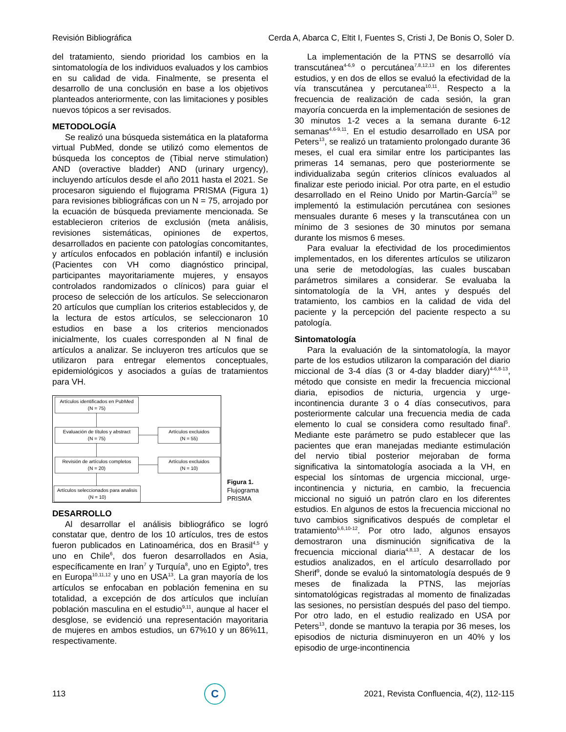Revisión Bibliográfica Cerda A, Abarca C, Eltit I, Fuentes S, Cristi J, De Bonis O, Soler D.
del tratamiento, siendo prioridad los cambios en la sintomatología de los individuos evaluados y los cambios en su calidad de vida. Finalmente, se presenta el desarrollo de una conclusión en base a los objetivos planteados anteriormente, con las limitaciones y posibles nuevos tópicos a ser revisados.
METODOLOGÍA
Se realizó una búsqueda sistemática en la plataforma virtual PubMed, donde se utilizó como elementos de búsqueda los conceptos de (Tibial nerve stimulation) AND (overactive bladder) AND (urinary urgency), incluyendo artículos desde el año 2011 hasta el 2021. Se procesaron siguiendo el flujograma PRISMA (Figura 1) para revisiones bibliográficas con un N = 75, arrojado por la ecuación de búsqueda previamente mencionada. Se establecieron criterios de exclusión (meta análisis, revisiones sistemáticas, opiniones de expertos, desarrollados en paciente con patologías concomitantes, y artículos enfocados en población infantil) e inclusión (Pacientes con VH como diagnóstico principal, participantes mayoritariamente mujeres, y ensayos controlados randomizados o clínicos) para guiar el proceso de selección de los artículos. Se seleccionaron 20 artículos que cumplían los criterios establecidos y, de la lectura de estos artículos, se seleccionaron 10 estudios en base a los criterios mencionados inicialmente, los cuales corresponden al N final de artículos a analizar. Se incluyeron tres artículos que se utilizaron para entregar elementos conceptuales, epidemiológicos y asociados a guías de tratamientos para VH.
Artículos identificados en PubMed
(N = 75)
Evaluación de títulos y abstract
(N = 75)
Artículos excluidos
(N = 55)
Revisión de artículos completos
(N = 20)
Artículos excluidos
(N = 10)
Artículos seleccionados para analisis
(N = 10)
Figura 1.
Flujograma
PRISMA
DESARROLLO
Al desarrollar el análisis bibliográfico se logró constatar que, dentro de los 10 artículos, tres de estos fueron publicados en Latinoamérica, dos en Brasil<sup>4,5</sup> y uno en Chile<sup>6</sup>, dos fueron desarrollados en Asia, específicamente en Iran<sup>7</sup> y Turquía<sup>8</sup>, uno en Egipto<sup>9</sup>, tres en Europa<sup>10,11,12</sup> y uno en USA<sup>13</sup>. La gran mayoría de los artículos se enfocaban en población femenina en su totalidad, a excepción de dos artículos que incluían población masculina en el estudio<sup>9,11</sup>, aunque al hacer el desglose, se evidenció una representación mayoritaria de mujeres en ambos estudios, un 67%10 y un 86%11, respectivamente.
La implementación de la PTNS se desarrolló vía transcutánea<sup>4-6,9</sup> o percutánea<sup>7,8,12,13</sup> en los diferentes estudios, y en dos de ellos se evaluó la efectividad de la vía transcutánea y percutanea<sup>10,11</sup>. Respecto a la frecuencia de realización de cada sesión, la gran mayoría concuerda en la implementación de sesiones de 30 minutos 1-2 veces a la semana durante 6-12 semanas<sup>4,6-9,11</sup>. En el estudio desarrollado en USA por Peters<sup>13</sup>, se realizó un tratamiento prolongado durante 36 meses, el cual era similar entre los participantes las primeras 14 semanas, pero que posteriormente se individualizaba según criterios clínicos evaluados al finalizar este periodo inicial. Por otra parte, en el estudio desarrollado en el Reino Unido por Martin-García<sup>10</sup> se implementó la estimulación percutánea con sesiones mensuales durante 6 meses y la transcutánea con un mínimo de 3 sesiones de 30 minutos por semana durante los mismos 6 meses.
Para evaluar la efectividad de los procedimientos implementados, en los diferentes artículos se utilizaron una serie de metodologías, las cuales buscaban parámetros similares a considerar. Se evaluaba la sintomatología de la VH, antes y después del tratamiento, los cambios en la calidad de vida del paciente y la percepción del paciente respecto a su patología.
Sintomatología
Para la evaluación de la sintomatología, la mayor parte de los estudios utilizaron la comparación del diario miccional de 3-4 días (3 or 4-day bladder diary)<sup>4-6,8-13</sup>, método que consiste en medir la frecuencia miccional diaria, episodios de nicturia, urgencia y urge-incontinencia durante 3 o 4 días consecutivos, para posteriormente calcular una frecuencia media de cada elemento lo cual se considera como resultado final<sup>5</sup>. Mediante este parámetro se pudo establecer que las pacientes que eran manejadas mediante estimulación del nervio tibial posterior mejoraban de forma significativa la sintomatología asociada a la VH, en especial los síntomas de urgencia miccional, urge-incontinencia y nicturia, en cambio, la frecuencia miccional no siguió un patrón claro en los diferentes estudios. En algunos de estos la frecuencia miccional no tuvo cambios significativos después de completar el tratamiento<sup>5,6,10-12</sup>. Por otro lado, algunos ensayos demostraron una disminución significativa de la frecuencia miccional diaria<sup>4,8,13</sup>. A destacar de los estudios analizados, en el artículo desarrollado por Sherif<sup>9</sup>, donde se evaluó la sintomatología después de 9 meses de finalizada la PTNS, las mejorías sintomatológicas registradas al momento de finalizadas las sesiones, no persistían después del paso del tiempo. Por otro lado, en el estudio realizado en USA por Peters<sup>13</sup>, donde se mantuvo la terapia por 36 meses, los episodios de nicturia disminuyeron en un 40% y los episodio de urge-incontinencia
113
C
2021, Revista Confluencia, 4(2), 112-115